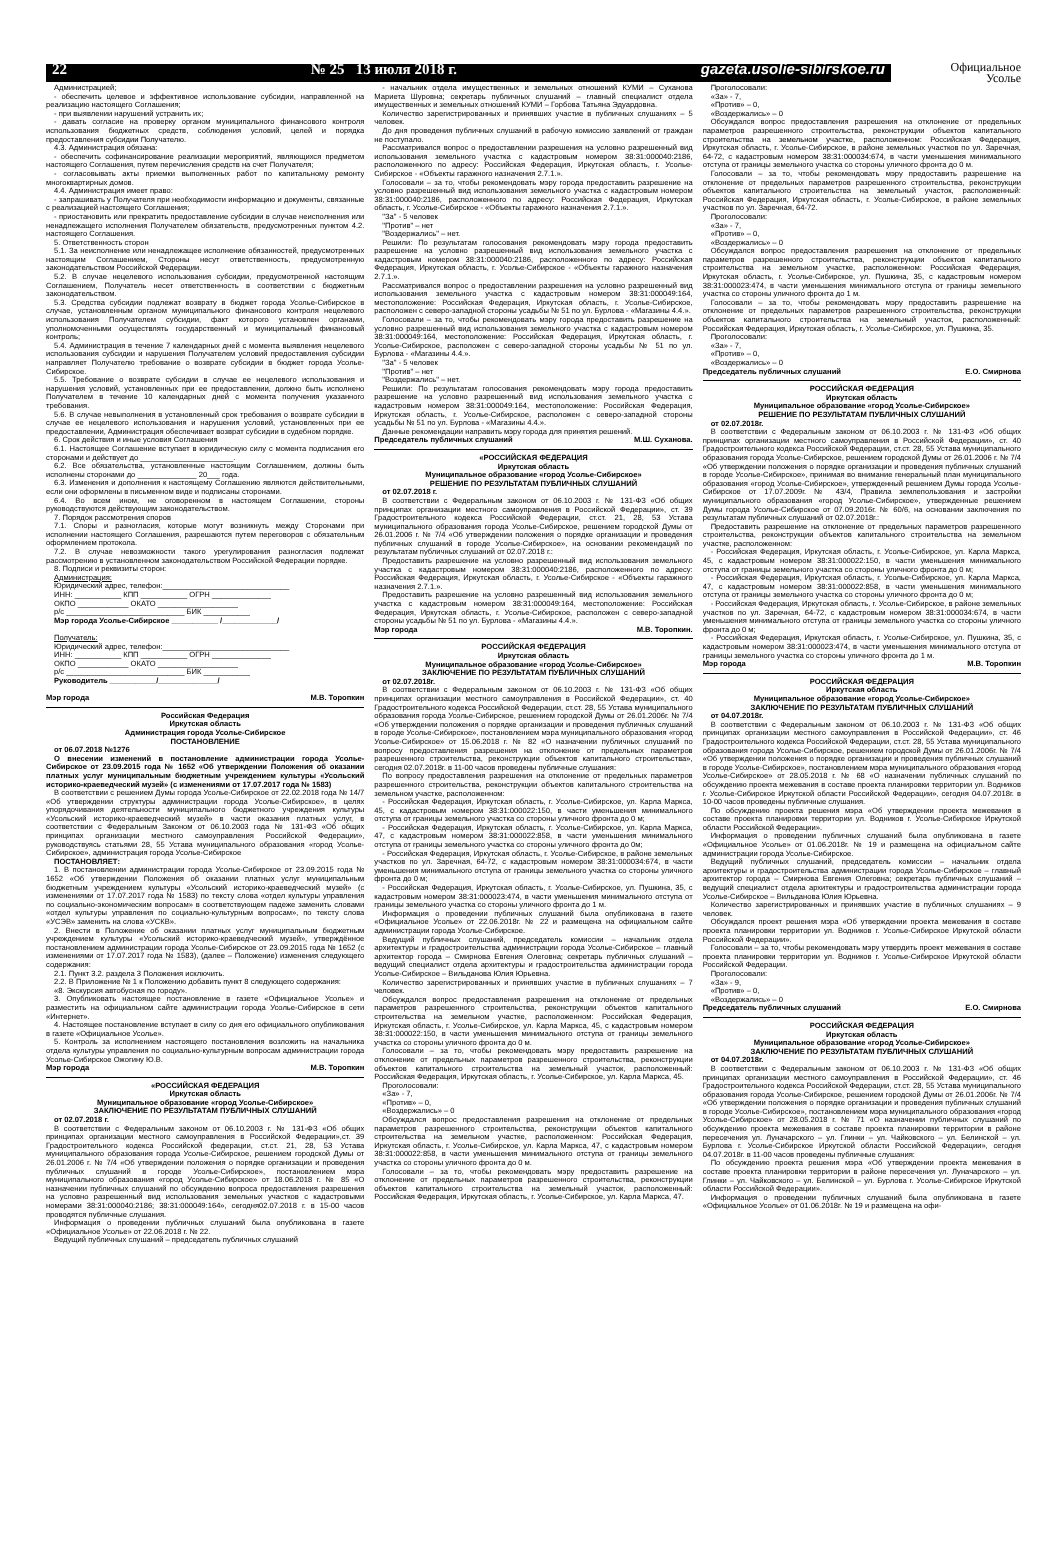22 № 25 13 июля 2018 г. gazeta.usolie-sibirskoe.ru
Официальное
Усолье
Администрацией;
- обеспечить целевое и эффективное использование субсидии, направленной на реализацию настоящего Соглашения;
- при выявлении нарушений устранить их;
- давать согласие на проверку органом муниципального финансового контроля использования бюджетных средств, соблюдения условий, целей и порядка предоставления субсидии Получателю.
4.3. Администрация обязана:
- обеспечить софинансирование реализации мероприятий, являющихся предметом настоящего Соглашения, путем перечисления средств на счет Получателя;
- согласовывать акты приемки выполненных работ по капитальному ремонту многоквартирных домов.
4.4. Администрация имеет право:
- запрашивать у Получателя при необходимости информацию и документы, связанные с реализацией настоящего Соглашения;
- приостановить или прекратить предоставление субсидии в случае неисполнения или ненадлежащего исполнения Получателем обязательств, предусмотренных пунктом 4.2. настоящего Соглашения.
5. Ответственность сторон
5.1. За неисполнение или ненадлежащее исполнение обязанностей, предусмотренных настоящим Соглашением, Стороны несут ответственность, предусмотренную законодательством Российской Федерации.
5.2. В случае нецелевого использования субсидии, предусмотренной настоящим Соглашением, Получатель несет ответственность в соответствии с бюджетным законодательством.
5.3. Средства субсидии подлежат возврату в бюджет города Усолье-Сибирское в случае, установленным органом муниципального финансового контроля нецелевого использования Получателем субсидии, факт которого установлен органами, уполномоченными осуществлять государственный и муниципальный финансовый контроль;
5.4. Администрация в течение 7 календарных дней с момента выявления нецелевого использования субсидии и нарушения Получателем условий предоставления субсидии направляет Получателю требование о возврате субсидии в бюджет города Усолье-Сибирское.
5.5. Требование о возврате субсидии в случае ее нецелевого использования и нарушения условий, установленных при ее предоставлении, должно быть исполнено Получателем в течение 10 календарных дней с момента получения указанного требования.
5.6. В случае невыполнения в установленный срок требования о возврате субсидии в случае ее нецелевого использования и нарушения условий, установленных при ее предоставлении, Администрация обеспечивает возврат субсидии в судебном порядке.
6. Срок действия и иные условия Соглашения
6.1. Настоящее Соглашение вступает в юридическую силу с момента подписания его сторонами и действует до ______________________.
6.2. Все обязательства, установленные настоящим Соглашением, должны быть исполнены сторонами до ______________ 20___ года.
6.3. Изменения и дополнения к настоящему Соглашению являются действительными, если они оформлены в письменном виде и подписаны сторонами.
6.4. Во всем ином, не оговоренном в настоящем Соглашении, стороны руководствуются действующим законодательством.
7. Порядок рассмотрения споров
7.1. Споры и разногласия, которые могут возникнуть между Сторонами при исполнении настоящего Соглашения, разрешаются путем переговоров с обязательным оформлением протокола.
7.2. В случае невозможности такого урегулирования разногласия подлежат рассмотрению в установленном законодательством Российской Федерации порядке.
8. Подписи и реквизиты сторон:
Администрация:
Юридический адрес, телефон:______________________________
ИНН: ___________ КПП ___________ ОГРН ______________
ОКПО ____________ ОКАТО ___________________
р/с ____________________________ БИК ___________
Мэр города Усолье-Сибирское ___________ /_____________/
Получатель:
Юридический адрес, телефон:______________________________
ИНН: ___________ КПП ___________ ОГРН ______________
ОКПО ____________ ОКАТО ___________________
р/с ____________________________ БИК ___________
Руководитель ___________/______________/
Мэр города М.В. Торопкин
Российская Федерация
Иркутская область
Администрация города Усолье-Сибирское
ПОСТАНОВЛЕНИЕ
от 06.07.2018 №1276
О внесении изменений в постановление администрации города Усолье-Сибирское от 23.09.2015 года № 1652 «Об утверждении Положения об оказании платных услуг муниципальным бюджетным учреждением культуры «Усольский историко-краеведческий музей» (с изменениями от 17.07.2017 года № 1583)
В соответствии с решением Думы города Усолье-Сибирское от 22.02.2018 года № 14/7 «Об утверждении структуры администрации города Усолье-Сибирское», в целях упорядочивания деятельности муниципального бюджетного учреждения культуры «Усольский историко-краеведческий музей» в части оказания платных услуг, в соответствии с Федеральным Законом от 06.10.2003 года № 131-ФЗ «Об общих принципах организации местного самоуправления Российской Федерации», руководствуясь статьями 28, 55 Устава муниципального образования «город Усолье-Сибирское», администрация города Усолье-Сибирское
ПОСТАНОВЛЯЕТ:
1. В постановлении администрации города Усолье-Сибирское от 23.09.2015 года № 1652 «Об утверждении Положения об оказании платных услуг муниципальным бюджетным учреждением культуры «Усольский историко-краеведческий музей» (с изменениями от 17.07.2017 года № 1583) по тексту слова «отдел культуры управления по социально-экономическим вопросам» в соответствующем падеже заменить словами «отдел культуры управления по социально-культурным вопросам», по тексту слова «УСЭВ» заменить на слова «УСКВ».
2. Внести в Положение об оказании платных услуг муниципальным бюджетным учреждением культуры «Усольский историко-краеведческий музей», утверждённое постановлением администрации города Усолье-Сибирское от 23.09.2015 года № 1652 (с изменениями от 17.07.2017 года № 1583), (далее – Положение) изменения следующего содержания:
2.1. Пункт 3.2. раздела 3 Положения исключить.
2.2. В Приложение № 1 к Положению добавить пункт 8 следующего содержания:
«8. Экскурсия автобусная по городу».
3. Опубликовать настоящее постановление в газете «Официальное Усолье» и разместить на официальном сайте администрации города Усолье-Сибирское в сети «Интернет».
4. Настоящее постановление вступает в силу со дня его официального опубликования в газете «Официальное Усолье».
5. Контроль за исполнением настоящего постановления возложить на начальника отдела культуры управления по социально-культурным вопросам администрации города Усолье-Сибирское Ожогину Ю.В.
Мэр города М.В. Торопкин
«РОССИЙСКАЯ ФЕДЕРАЦИЯ
Иркутская область
Муниципальное образование «город Усолье-Сибирское»
ЗАКЛЮЧЕНИЕ ПО РЕЗУЛЬТАТАМ ПУБЛИЧНЫХ СЛУШАНИЙ
от 02.07.2018 г.
В соответствии с Федеральным законом от 06.10.2003 г. № 131-ФЗ «Об общих принципах организации местного самоуправления в Российской Федерации»,ст. 39 Градостроительного кодекса Российской федерации, ст.ст. 21, 28, 53 Устава муниципального образования города Усолье-Сибирское, решением городской Думы от 26.01.2006 г. № 7/4 «Об утверждении положения о порядке организации и проведения публичных слушаний в городе Усолье-Сибирское», постановлением мэра муниципального образования «город Усолье-Сибирское» от 18.06.2018 г. № 85 «О назначении публичных слушаний по обсуждению вопроса предоставления разрешения на условно разрешенный вид использования земельных участков с кадастровыми номерами 38:31:000040:2186; 38:31:000049:164», сегодня02.07.2018 г. в 15-00 часов проводятся публичные слушания.
Информация о проведении публичных слушаний была опубликована в газете «Официальное Усолье» от 22.06.2018 г. № 22.
Ведущий публичных слушаний – председатель публичных слушаний
- начальник отдела имущественных и земельных отношений КУМИ – Суханова Мариета Шуровна; секретарь публичных слушаний – главный специалист отдела имущественных и земельных отношений КУМИ – Горбова Татьяна Эдуардовна.
Количество зарегистрированных и принявших участие в публичных слушаниях – 5 человек.
До дня проведения публичных слушаний в рабочую комиссию заявлений от граждан не поступало.
Рассматривался вопрос о предоставлении разрешения на условно разрешенный вид использования земельного участка с кадастровым номером 38:31:000040:2186, расположенного по адресу: Российская Федерация, Иркутская область, г. Усолье-Сибирское - «Объекты гаражного назначения 2.7.1.».
Голосовали – за то, чтобы рекомендовать мэру города предоставить разрешение на условно разрешенный вид использования земельного участка с кадастровым номером 38:31:000040:2186, расположенного по адресу: Российская Федерация, Иркутская область, г. Усолье-Сибирское - «Объекты гаражного назначения 2.7.1.».
"За" - 5 человек
"Против" – нет
"Воздержались" – нет.
Решили: По результатам голосования рекомендовать мэру города предоставить разрешение на условно разрешенный вид использования земельного участка с кадастровым номером 38:31:000040:2186, расположенного по адресу: Российская Федерация, Иркутская область, г. Усолье-Сибирское - «Объекты гаражного назначения 2.7.1.».
Рассматривался вопрос о предоставлении разрешения на условно разрешенный вид использования земельного участка с кадастровым номером 38:31:000049:164, местоположение: Российская Федерация, Иркутская область, г. Усолье-Сибирское, расположен с северо-западной стороны усадьбы № 51 по ул. Бурлова - «Магазины 4.4.».
Голосовали – за то, чтобы рекомендовать мэру города предоставить разрешение на условно разрешенный вид использования земельного участка с кадастровым номером 38:31:000049:164, местоположение: Российская Федерация, Иркутская область, г. Усолье-Сибирское, расположен с северо-западной стороны усадьбы № 51 по ул. Бурлова - «Магазины 4.4.».
"За" - 5 человек
"Против" – нет
"Воздержались" – нет.
Решили: По результатам голосования рекомендовать мэру города предоставить разрешение на условно разрешенный вид использования земельного участка с кадастровым номером 38:31:000049:164, местоположение: Российская Федерация, Иркутская область, г. Усолье-Сибирское, расположен с северо-западной стороны усадьбы № 51 по ул. Бурлова - «Магазины 4.4.».
Данные рекомендации направить мэру города для принятия решений.
Председатель публичных слушаний М.Ш. Суханова.
«РОССИЙСКАЯ ФЕДЕРАЦИЯ
Иркутская область
Муниципальное образование «город Усолье-Сибирское»
РЕШЕНИЕ ПО РЕЗУЛЬТАТАМ ПУБЛИЧНЫХ СЛУШАНИЙ
от 02.07.2018 г.
В соответствии с Федеральным законом от 06.10.2003 г. № 131-ФЗ «Об общих принципах организации местного самоуправления в Российской Федерации», ст. 39 Градостроительного кодекса Российской Федерации, ст.ст. 21, 28, 53 Устава муниципального образования города Усолье-Сибирское, решением городской Думы от 26.01.2006 г. № 7/4 «Об утверждении положения о порядке организации и проведения публичных слушаний в городе Усолье-Сибирское», на основании рекомендаций по результатам публичных слушаний от 02.07.2018 г.:
Предоставить разрешение на условно разрешенный вид использования земельного участка с кадастровым номером 38:31:000040:2186, расположенного по адресу: Российская Федерация, Иркутская область, г. Усолье-Сибирское - «Объекты гаражного назначения 2.7.1.».
Предоставить разрешение на условно разрешенный вид использования земельного участка с кадастровым номером 38:31:000049:164, местоположение: Российская Федерация, Иркутская область, г. Усолье-Сибирское, расположен с северо-западной стороны усадьбы № 51 по ул. Бурлова - «Магазины 4.4.».
Мэр города М.В. Торопкин.
РОССИЙСКАЯ ФЕДЕРАЦИЯ
Иркутская область
Муниципальное образование «город Усолье-Сибирское»
ЗАКЛЮЧЕНИЕ ПО РЕЗУЛЬТАТАМ ПУБЛИЧНЫХ СЛУШАНИЙ
от 02.07.2018г.
В соответствии с Федеральным законом от 06.10.2003 г. № 131-ФЗ «Об общих принципах организации местного самоуправления в Российской Федерации», ст. 40 Градостроительного кодекса Российской Федерации, ст.ст. 28, 55 Устава муниципального образования города Усолье-Сибирское, решением городской Думы от 26.01.2006г. № 7/4 «Об утверждении положения о порядке организации и проведения публичных слушаний в городе Усолье-Сибирское», постановлением мэра муниципального образования «город Усолье-Сибирское» от 15.06.2018 г. № 82 «О назначении публичных слушаний по вопросу предоставления разрешения на отклонение от предельных параметров разрешенного строительства, реконструкции объектов капитального строительства», сегодня 02.07.2018г. в 11-00 часов проведены публичные слушания:
По вопросу предоставления разрешения на отклонение от предельных параметров разрешенного строительства, реконструкции объектов капитального строительства на земельном участке, расположенном:
- Российская Федерация, Иркутская область, г. Усолье-Сибирское, ул. Карла Маркса, 45, с кадастровым номером 38:31:000022:150, в части уменьшения минимального отступа от границы земельного участка со стороны уличного фронта до 0 м;
- Российская Федерация, Иркутская область, г. Усолье-Сибирское, ул. Карла Маркса, 47, с кадастровым номером 38:31:000022:858, в части уменьшения минимального отступа от границы земельного участка со стороны уличного фронта до 0м;
- Российская Федерация, Иркутская область, г. Усолье-Сибирское, в районе земельных участков по ул. Заречная, 64-72, с кадастровым номером 38:31:000034:674, в части уменьшения минимального отступа от границы земельного участка со стороны уличного фронта до 0 м;
- Российская Федерация, Иркутская область, г. Усолье-Сибирское, ул. Пушкина, 35, с кадастровым номером 38:31:000023:474, в части уменьшения минимального отступа от границы земельного участка со стороны уличного фронта до 1 м.
Информация о проведении публичных слушаний была опубликована в газете «Официальное Усолье» от 22.06.2018г. № 22 и размещена на официальном сайте администрации города Усолье-Сибирское.
Ведущий публичных слушаний, председатель комиссии – начальник отдела архитектуры и градостроительства администрации города Усолье-Сибирское – главный архитектор города – Смирнова Евгения Олеговна; секретарь публичных слушаний – ведущий специалист отдела архитектуры и градостроительства администрации города Усолье-Сибирское – Вильданова Юлия Юрьевна.
Количество зарегистрированных и принявших участие в публичных слушаниях – 7 человек.
Обсуждался вопрос предоставления разрешения на отклонение от предельных параметров разрешенного строительства, реконструкции объектов капитального строительства на земельном участке, расположенном: Российская Федерация, Иркутская область, г. Усолье-Сибирское, ул. Карла Маркса, 45, с кадастровым номером 38:31:000022:150, в части уменьшения минимального отступа от границы земельного участка со стороны уличного фронта до 0 м.
Голосовали – за то, чтобы рекомендовать мэру предоставить разрешение на отклонение от предельных параметров разрешенного строительства, реконструкции объектов капитального строительства на земельный участок, расположенный: Российская Федерация, Иркутская область, г. Усолье-Сибирское, ул. Карла Маркса, 45.
Проголосовали:
«За» - 7,
«Против» – 0,
«Воздержались» – 0
Обсуждался вопрос предоставления разрешения на отклонение от предельных параметров разрешенного строительства, реконструкции объектов капитального строительства на земельном участке, расположенном: Российская Федерация, Иркутская область, г. Усолье-Сибирское, ул. Карла Маркса, 47, с кадастровым номером 38:31:000022:858, в части уменьшения минимального отступа от границы земельного участка со стороны уличного фронта до 0 м.
Голосовали – за то, чтобы рекомендовать мэру предоставить разрешение на отклонение от предельных параметров разрешенного строительства, реконструкции объектов капитального строительства на земельный участок, расположенный: Российская Федерация, Иркутская область, г. Усолье-Сибирское, ул. Карла Маркса, 47.
Проголосовали:
«За» - 7,
«Против» – 0,
«Воздержались» – 0
Обсуждался вопрос предоставления разрешения на отклонение от предельных параметров разрешенного строительства, реконструкции объектов капитального строительства на земельном участке, расположенном: Российская Федерация, Иркутская область, г. Усолье-Сибирское, в районе земельных участков по ул. Заречная, 64-72, с кадастровым номером 38:31:000034:674, в части уменьшения минимального отступа от границы земельного участка со стороны уличного фронта до 0 м.
Голосовали – за то, чтобы рекомендовать мэру предоставить разрешение на отклонение от предельных параметров разрешенного строительства, реконструкции объектов капитального строительства на земельный участок, расположенный: Российская Федерация, Иркутская область, г. Усолье-Сибирское, в районе земельных участков по ул. Заречная, 64-72.
Проголосовали:
«За» - 7,
«Против» – 0,
«Воздержались» – 0
Обсуждался вопрос предоставления разрешения на отклонение от предельных параметров разрешенного строительства, реконструкции объектов капитального строительства на земельном участке, расположенном: Российская Федерация, Иркутская область, г. Усолье-Сибирское, ул. Пушкина, 35, с кадастровым номером 38:31:000023:474, в части уменьшения минимального отступа от границы земельного участка со стороны уличного фронта до 1 м.
Голосовали – за то, чтобы рекомендовать мэру предоставить разрешение на отклонение от предельных параметров разрешенного строительства, реконструкции объектов капитального строительства на земельный участок, расположенный: Российская Федерация, Иркутская область, г. Усолье-Сибирское, ул. Пушкина, 35.
Проголосовали:
«За» - 7,
«Против» – 0,
«Воздержались» – 0
Председатель публичных слушаний Е.О. Смирнова
РОССИЙСКАЯ ФЕДЕРАЦИЯ
Иркутская область
Муниципальное образование «город Усолье-Сибирское»
РЕШЕНИЕ ПО РЕЗУЛЬТАТАМ ПУБЛИЧНЫХ СЛУШАНИЙ
от 02.07.2018г.
В соответствии с Федеральным законом от 06.10.2003 г. № 131-ФЗ «Об общих принципах организации местного самоуправления в Российской Федерации», ст. 40 Градостроительного кодекса Российской Федерации, ст.ст. 28, 55 Устава муниципального образования города Усолье-Сибирское, решением городской Думы от 26.01.2006 г. № 7/4 «Об утверждении положения о порядке организации и проведения публичных слушаний в городе Усолье-Сибирское», принимая во внимание генеральный план муниципального образования «город Усолье-Сибирское», утвержденный решением Думы города Усолье-Сибирское от 17.07.2009г. № 43/4, Правила землепользования и застройки муниципального образования «город Усолье-Сибирское», утвержденные решением Думы города Усолье-Сибирское от 07.09.2016г. № 60/6, на основании заключения по результатам публичных слушаний от 02.07.2018г.:
Предоставить разрешение на отклонение от предельных параметров разрешенного строительства, реконструкции объектов капитального строительства на земельном участке, расположенном:
- Российская Федерация, Иркутская область, г. Усолье-Сибирское, ул. Карла Маркса, 45, с кадастровым номером 38:31:000022:150, в части уменьшения минимального отступа от границы земельного участка со стороны уличного фронта до 0 м;
- Российская Федерация, Иркутская область, г. Усолье-Сибирское, ул. Карла Маркса, 47, с кадастровым номером 38:31:000022:858, в части уменьшения минимального отступа от границы земельного участка со стороны уличного фронта до 0 м;
- Российская Федерация, Иркутская область, г. Усолье-Сибирское, в районе земельных участков по ул. Заречная, 64-72, с кадастровым номером 38:31:000034:674, в части уменьшения минимального отступа от границы земельного участка со стороны уличного фронта до 0 м;
- Российская Федерация, Иркутская область, г. Усолье-Сибирское, ул. Пушкина, 35, с кадастровым номером 38:31:000023:474, в части уменьшения минимального отступа от границы земельного участка со стороны уличного фронта до 1 м.
Мэр города М.В. Торопкин
РОССИЙСКАЯ ФЕДЕРАЦИЯ
Иркутская область
Муниципальное образование «город Усолье-Сибирское»
ЗАКЛЮЧЕНИЕ ПО РЕЗУЛЬТАТАМ ПУБЛИЧНЫХ СЛУШАНИЙ
от 04.07.2018г.
В соответствии с Федеральным законом от 06.10.2003 г. № 131-ФЗ «Об общих принципах организации местного самоуправления в Российской Федерации», ст. 46 Градостроительного кодекса Российской Федерации, ст.ст. 28, 55 Устава муниципального образования города Усолье-Сибирское, решением городской Думы от 26.01.2006г. № 7/4 «Об утверждении положения о порядке организации и проведения публичных слушаний в городе Усолье-Сибирское», постановлением мэра муниципального образования «город Усолье-Сибирское» от 28.05.2018 г. № 68 «О назначении публичных слушаний по обсуждению проекта межевания в составе проекта планировки территории ул. Водников г. Усолье-Сибирское Иркутской области Российской Федерации», сегодня 04.07.2018г. в 10-00 часов проведены публичные слушания.
По обсуждению проекта решения мэра «Об утверждении проекта межевания в составе проекта планировки территории ул. Водников г. Усолье-Сибирское Иркутской области Российской Федерации».
Информация о проведении публичных слушаний была опубликована в газете «Официальное Усолье» от 01.06.2018г. № 19 и размещена на официальном сайте администрации города Усолье-Сибирское.
Ведущий публичных слушаний, председатель комиссии – начальник отдела архитектуры и градостроительства администрации города Усолье-Сибирское – главный архитектор города – Смирнова Евгения Олеговна; секретарь публичных слушаний – ведущий специалист отдела архитектуры и градостроительства администрации города Усолье-Сибирское – Вильданова Юлия Юрьевна.
Количество зарегистрированных и принявших участие в публичных слушаниях – 9 человек.
Обсуждался проект решения мэра «Об утверждении проекта межевания в составе проекта планировки территории ул. Водников г. Усолье-Сибирское Иркутской области Российской Федерации».
Голосовали – за то, чтобы рекомендовать мэру утвердить проект межевания в составе проекта планировки территории ул. Водников г. Усолье-Сибирское Иркутской области Российской Федерации.
Проголосовали:
«За» - 9,
«Против» – 0,
«Воздержались» – 0
Председатель публичных слушаний Е.О. Смирнова
РОССИЙСКАЯ ФЕДЕРАЦИЯ
Иркутская область
Муниципальное образование «город Усолье-Сибирское»
ЗАКЛЮЧЕНИЕ ПО РЕЗУЛЬТАТАМ ПУБЛИЧНЫХ СЛУШАНИЙ
от 04.07.2018г.
В соответствии с Федеральным законом от 06.10.2003 г. № 131-ФЗ «Об общих принципах организации местного самоуправления в Российской Федерации», ст. 46 Градостроительного кодекса Российской Федерации, ст.ст. 28, 55 Устава муниципального образования города Усолье-Сибирское, решением городской Думы от 26.01.2006г. № 7/4 «Об утверждении положения о порядке организации и проведения публичных слушаний в городе Усолье-Сибирское», постановлением мэра муниципального образования «город Усолье-Сибирское» от 28.05.2018 г. № 71 «О назначении публичных слушаний по обсуждению проекта межевания в составе проекта планировки территории в районе пересечения ул. Луначарского – ул. Глинки – ул. Чайковского – ул. Белинской – ул. Бурлова г. Усолье-Сибирское Иркутской области Российской Федерации», сегодня 04.07.2018г. в 11-00 часов проведены публичные слушания:
По обсуждению проекта решения мэра «Об утверждении проекта межевания в составе проекта планировки территории в районе пересечения ул. Луначарского – ул. Глинки – ул. Чайковского – ул. Белинской – ул. Бурлова г. Усолье-Сибирское Иркутской области Российской Федерации».
Информация о проведении публичных слушаний была опубликована в газете «Официальное Усолье» от 01.06.2018г. № 19 и размещена на офи-